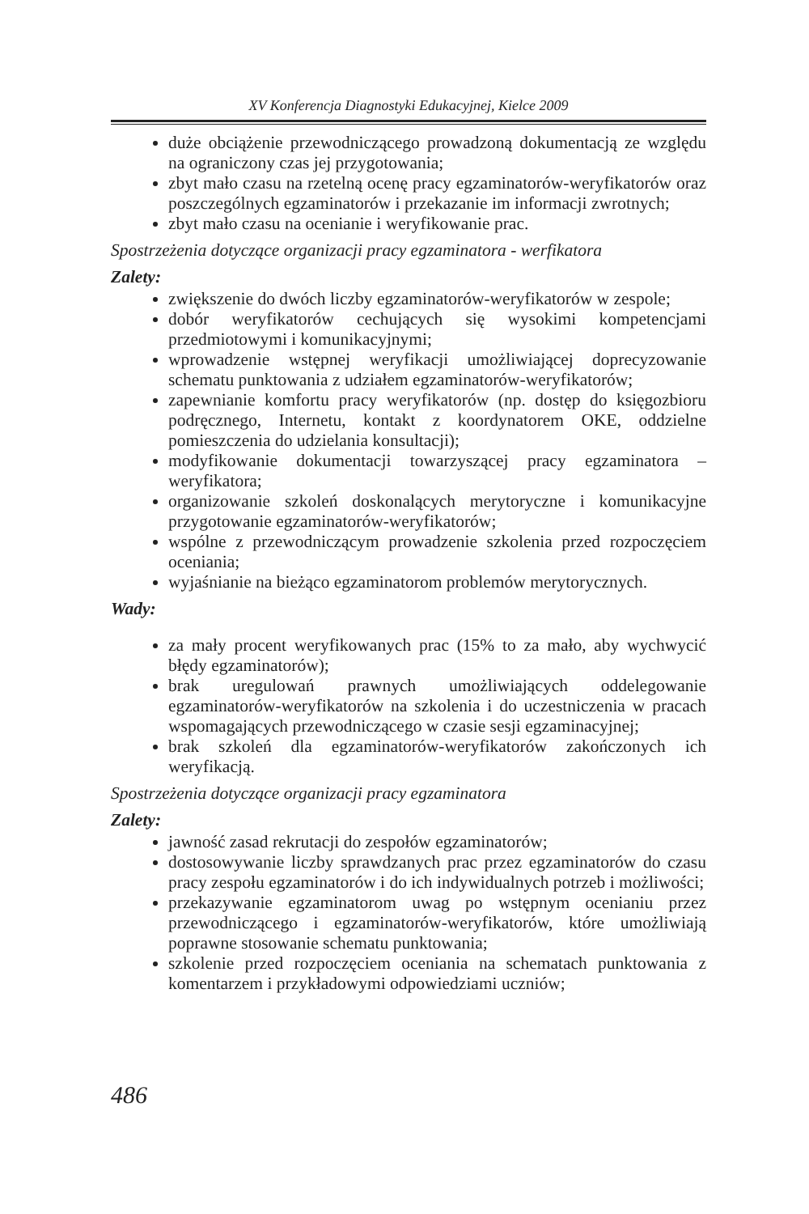XV Konferencja Diagnostyki Edukacyjnej, Kielce 2009
duże obciążenie przewodniczącego prowadzoną dokumentacją ze względu na ograniczony czas jej przygotowania;
zbyt mało czasu na rzetelną ocenę pracy egzaminatorów-weryfikatorów oraz poszczególnych egzaminatorów i przekazanie im informacji zwrotnych;
zbyt mało czasu na ocenianie i weryfikowanie prac.
Spostrzeżenia dotyczące organizacji pracy egzaminatora - werfikatora
Zalety:
zwiększenie do dwóch liczby egzaminatorów-weryfikatorów w zespole;
dobór weryfikatorów cechujących się wysokimi kompetencjami przedmiotowymi i komunikacyjnymi;
wprowadzenie wstępnej weryfikacji umożliwiającej doprecyzowanie schematu punktowania z udziałem egzaminatorów-weryfikatorów;
zapewnianie komfortu pracy weryfikatorów (np. dostęp do księgozbioru podręcznego, Internetu, kontakt z koordynatorem OKE, oddzielne pomieszczenia do udzielania konsultacji);
modyfikowanie dokumentacji towarzyszącej pracy egzaminatora – weryfikatora;
organizowanie szkoleń doskonalących merytoryczne i komunikacyjne przygotowanie egzaminatorów-weryfikatorów;
wspólne z przewodniczącym prowadzenie szkolenia przed rozpoczęciem oceniania;
wyjaśnianie na bieżąco egzaminatorom problemów merytorycznych.
Wady:
za mały procent weryfikowanych prac (15% to za mało, aby wychwycić błędy egzaminatorów);
brak uregulowań prawnych umożliwiających oddelegowanie egzaminatorów-weryfikatorów na szkolenia i do uczestniczenia w pracach wspomagających przewodniczącego w czasie sesji egzaminacyjnej;
brak szkoleń dla egzaminatorów-weryfikatorów zakończonych ich weryfikacją.
Spostrzeżenia dotyczące organizacji pracy egzaminatora
Zalety:
jawność zasad rekrutacji do zespołów egzaminatorów;
dostosowywanie liczby sprawdzanych prac przez egzaminatorów do czasu pracy zespołu egzaminatorów i do ich indywidualnych potrzeb i możliwości;
przekazywanie egzaminatorom uwag po wstępnym ocenianiu przez przewodniczącego i egzaminatorów-weryfikatorów, które umożliwiają poprawne stosowanie schematu punktowania;
szkolenie przed rozpoczęciem oceniania na schematach punktowania z komentarzem i przykładowymi odpowiedziami uczniów;
486